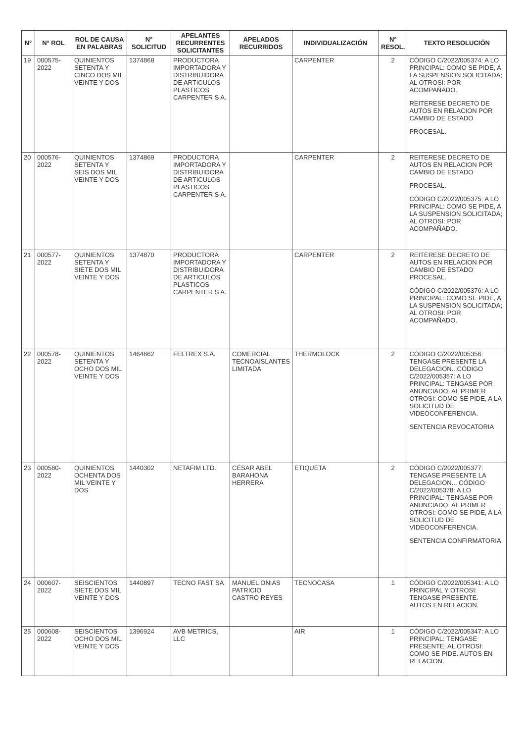| N° | N° ROL | ROL DE CAUSA EN PALABRAS | N° SOLICITUD | APELANTES RECURRENTES SOLICITANTES | APELADOS RECURRIDOS | INDIVIDUALIZACIÓN | N° RESOL. | TEXTO RESOLUCIÓN |
| --- | --- | --- | --- | --- | --- | --- | --- | --- |
| 19 | 000575-2022 | QUINIENTOS SETENTA Y CINCO DOS MIL VEINTE Y DOS | 1374868 | PRODUCTORA IMPORTADORA Y DISTRIBUIDORA DE ARTICULOS PLASTICOS CARPENTER S A. | | CARPENTER | 2 | CÓDIGO C/2022/005374: A LO PRINCIPAL: COMO SE PIDE, A LA SUSPENSION SOLICITADA; AL OTROSI: POR ACOMPAÑADO. REITERESE DECRETO DE AUTOS EN RELACION POR CAMBIO DE ESTADO PROCESAL. |
| 20 | 000576-2022 | QUINIENTOS SETENTA Y SEIS DOS MIL VEINTE Y DOS | 1374869 | PRODUCTORA IMPORTADORA Y DISTRIBUIDORA DE ARTICULOS PLASTICOS CARPENTER S A. | | CARPENTER | 2 | REITERESE DECRETO DE AUTOS EN RELACION POR CAMBIO DE ESTADO PROCESAL. CÓDIGO C/2022/005375: A LO PRINCIPAL: COMO SE PIDE, A LA SUSPENSION SOLICITADA; AL OTROSI: POR ACOMPAÑADO. |
| 21 | 000577-2022 | QUINIENTOS SETENTA Y SIETE DOS MIL VEINTE Y DOS | 1374870 | PRODUCTORA IMPORTADORA Y DISTRIBUIDORA DE ARTICULOS PLASTICOS CARPENTER S A. | | CARPENTER | 2 | REITERESE DECRETO DE AUTOS EN RELACION POR CAMBIO DE ESTADO PROCESAL. CÓDIGO C/2022/005376: A LO PRINCIPAL: COMO SE PIDE, A LA SUSPENSION SOLICITADA; AL OTROSI: POR ACOMPAÑADO. |
| 22 | 000578-2022 | QUINIENTOS SETENTA Y OCHO DOS MIL VEINTE Y DOS | 1464662 | FELTREX S.A. | COMERCIAL TECNOAISLANTES LIMITADA | THERMOLOCK | 2 | CÓDIGO C/2022/005356: TENGASE PRESENTE LA DELEGACION...CÓDIGO C/2022/005357: A LO PRINCIPAL: TENGASE POR ANUNCIADO; AL PRIMER OTROSI: COMO SE PIDE, A LA SOLICITUD DE VIDEOCONFERENCIA. SENTENCIA REVOCATORIA |
| 23 | 000580-2022 | QUINIENTOS OCHENTA DOS MIL VEINTE Y DOS | 1440302 | NETAFIM LTD. | CÉSAR ABEL BARAHONA HERRERA | ETIQUETA | 2 | CÓDIGO C/2022/005377: TENGASE PRESENTE LA DELEGACION... CÓDIGO C/2022/005378: A LO PRINCIPAL: TENGASE POR ANUNCIADO; AL PRIMER OTROSI: COMO SE PIDE, A LA SOLICITUD DE VIDEOCONFERENCIA. SENTENCIA CONFIRMATORIA |
| 24 | 000607-2022 | SEISCIENTOS SIETE DOS MIL VEINTE Y DOS | 1440897 | TECNO FAST SA | MANUEL ONIAS PATRICIO CASTRO REYES | TECNOCASA | 1 | CÓDIGO C/2022/005341: A LO PRINCIPAL Y OTROSI: TENGASE PRESENTE. AUTOS EN RELACION. |
| 25 | 000608-2022 | SEISCIENTOS OCHO DOS MIL VEINTE Y DOS | 1396924 | AVB METRICS, LLC | | AIR | 1 | CÓDIGO C/2022/005347: A LO PRINCIPAL: TENGASE PRESENTE; AL OTROSI: COMO SE PIDE. AUTOS EN RELACION. |